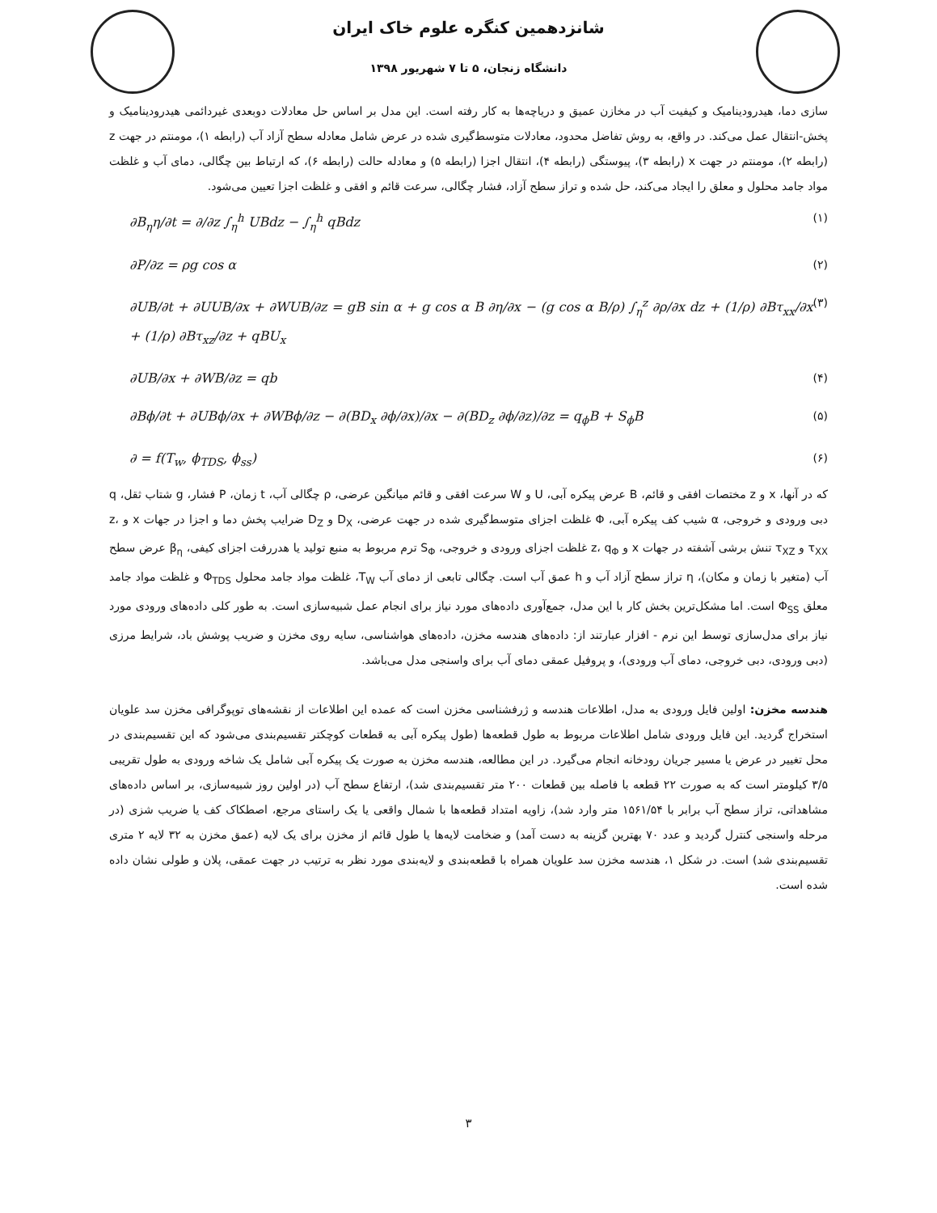شانزدهمین کنگره علوم خاک ایران
دانشگاه زنجان، ۵ تا ۷ شهریور ۱۳۹۸
سازی دما، هیدرودینامیک و کیفیت آب در مخازن عمیق و دریاچه‌ها به کار رفته است. این مدل بر اساس حل معادلات دوبعدی غیردائمی هیدرودینامیک و پخش-انتقال عمل می‌کند. در واقع، به روش تفاضل محدود، معادلات متوسط‌گیری شده در عرض شامل معادله سطح آزاد آب (رابطه ۱)، مومنتم در جهت z (رابطه ۲)، مومنتم در جهت x (رابطه ۳)، پیوستگی (رابطه ۴)، انتقال اجزا (رابطه ۵) و معادله حالت (رابطه ۶)، که ارتباط بین چگالی، دمای آب و غلظت مواد جامد محلول و معلق را ایجاد می‌کند، حل شده و تراز سطح آزاد، فشار چگالی، سرعت قائم و افقی و غلظت اجزا تعیین می‌شود.
∂B<sub>η</sub>η/∂t = ∂/∂z ∫<sub>η</sub><sup>h</sup> UBdz − ∫<sub>η</sub><sup>h</sup> qBdz (۱)
∂P/∂z = ρg cos α (۲)
∂UB/∂t + ∂UUB/∂x + ∂WUB/∂z = gB sin α + g cos α B ∂η/∂x − (g cos α B/ρ) ∫<sub>η</sub><sup>z</sup> ∂ρ/∂x dz + (1/ρ) ∂Bτ<sub>xx</sub>/∂x + (1/ρ) ∂Bτ<sub>xz</sub>/∂z + qBU<sub>x</sub> (۳)
∂UB/∂x + ∂WB/∂z = qb (۴)
∂Bϕ/∂t + ∂UBϕ/∂x + ∂WBϕ/∂z − ∂(BD<sub>x</sub> ∂ϕ/∂x)/∂x − ∂(BD<sub>z</sub> ∂ϕ/∂z)/∂z = q<sub>ϕ</sub>B + S<sub>ϕ</sub>B (۵)
∂ = f(T<sub>w</sub>, ϕ<sub>TDS</sub>, ϕ<sub>ss</sub>) (۶)
که در آنها، x و z مختصات افقی و قائم، B عرض پیکره آبی، U و W سرعت افقی و قائم میانگین عرضی، ρ چگالی آب، t زمان، P فشار، g شتاب ثقل، q دبی ورودی و خروجی، α شیب کف پیکره آبی، Φ غلظت اجزای متوسط‌گیری شده در جهت عرضی، D<sub>X</sub> و D<sub>Z</sub> ضرایب پخش دما و اجزا در جهات x و z، τ<sub>XX</sub> و τ<sub>XZ</sub> تنش برشی آشفته در جهات x و z، q<sub>Φ</sub> غلظت اجزای ورودی و خروجی، S<sub>Φ</sub> ترم مربوط به منبع تولید یا هدررفت اجزای کیفی، β<sub>η</sub> عرض سطح آب (متغیر با زمان و مکان)، η تراز سطح آزاد آب و h عمق آب است. چگالی تابعی از دمای آب T<sub>W</sub>، غلظت مواد جامد محلول Φ<sub>TDS</sub> و غلظت مواد جامد معلق Φ<sub>SS</sub> است. اما مشکل‌ترین بخش کار با این مدل، جمع‌آوری داده‌های مورد نیاز برای انجام عمل شبیه‌سازی است. به طور کلی داده‌های ورودی مورد نیاز برای مدل‌سازی توسط این نرم - افزار عبارتند از: داده‌های هندسه مخزن، داده‌های هواشناسی، سایه روی مخزن و ضریب پوشش باد، شرایط مرزی (دبی ورودی، دبی خروجی، دمای آب ورودی)، و پروفیل عمقی دمای آب برای واسنجی مدل می‌باشد.
هندسه مخزن: اولین فایل ورودی به مدل، اطلاعات هندسه و ژرفشناسی مخزن است که عمده این اطلاعات از نقشه‌های توپوگرافی مخزن سد علویان استخراج گردید. این فایل ورودی شامل اطلاعات مربوط به طول قطعه‌ها (طول پیکره آبی به قطعات کوچکتر تقسیم‌بندی می‌شود که این تقسیم‌بندی در محل تغییر در عرض یا مسیر جریان رودخانه انجام می‌گیرد. در این مطالعه، هندسه مخزن به صورت یک پیکره آبی شامل یک شاخه ورودی به طول تقریبی ۳/۵ کیلومتر است که به صورت ۲۲ قطعه با فاصله بین قطعات ۲۰۰ متر تقسیم‌بندی شد)، ارتفاع سطح آب (در اولین روز شبیه‌سازی، بر اساس داده‌های مشاهداتی، تراز سطح آب برابر با ۱۵۶۱/۵۴ متر وارد شد)، زاویه امتداد قطعه‌ها با شمال واقعی یا یک راستای مرجع، اصطکاک کف یا ضریب شزی (در مرحله واسنجی کنترل گردید و عدد ۷۰ بهترین گزینه به دست آمد) و ضخامت لایه‌ها یا طول قائم از مخزن برای یک لایه (عمق مخزن به ۳۲ لایه ۲ متری تقسیم‌بندی شد) است. در شکل ۱، هندسه مخزن سد علویان همراه با قطعه‌بندی و لایه‌بندی مورد نظر به ترتیب در جهت عمقی، پلان و طولی نشان داده شده است.
۳